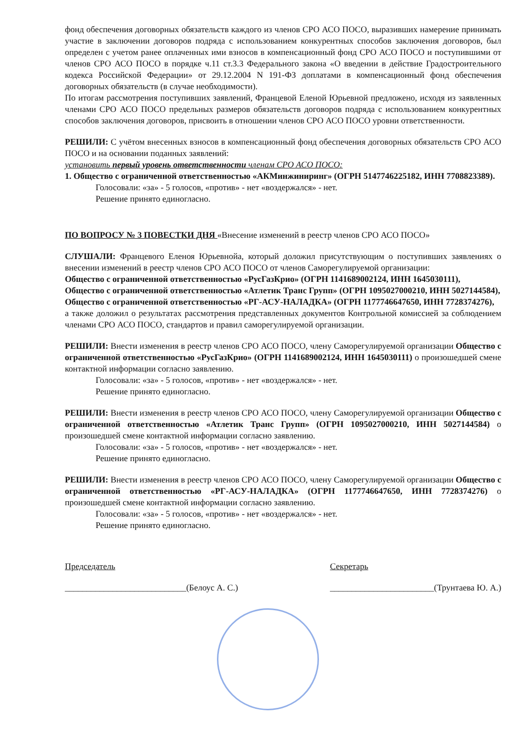фонд обеспечения договорных обязательств каждого из членов СРО АСО ПОСО, выразивших намерение принимать участие в заключении договоров подряда с использованием конкурентных способов заключения договоров, был определен с учетом ранее оплаченных ими взносов в компенсационный фонд СРО АСО ПОСО и поступившими от членов СРО АСО ПОСО в порядке ч.11 ст.3.3 Федерального закона «О введении в действие Градостроительного кодекса Российской Федерации» от 29.12.2004 N 191-ФЗ доплатами в компенсационный фонд обеспечения договорных обязательств (в случае необходимости).
По итогам рассмотрения поступивших заявлений, Францевой Еленой Юрьевной предложено, исходя из заявленных членами СРО АСО ПОСО предельных размеров обязательств договоров подряда с использованием конкурентных способов заключения договоров, присвоить в отношении членов СРО АСО ПОСО уровни ответственности.
РЕШИЛИ: С учётом внесенных взносов в компенсационный фонд обеспечения договорных обязательств СРО АСО ПОСО и на основании поданных заявлений:
установить первый уровень ответственности членам СРО АСО ПОСО:
1. Общество с ограниченной ответственностью «АКМинжиниринг» (ОГРН 5147746225182, ИНН 7708823389).
Голосовали: «за» - 5 голосов, «против» - нет «воздержался» - нет.
Решение принято единогласно.
ПО ВОПРОСУ № 3 ПОВЕСТКИ ДНЯ «Внесение изменений в реестр членов СРО АСО ПОСО»
СЛУШАЛИ: Францевого Еленоя Юрьевнойа, который доложил присутствующим о поступивших заявлениях о внесении изменений в реестр членов СРО АСО ПОСО от членов Саморегулируемой организации:
Общество с ограниченной ответственностью «РусГазКрио» (ОГРН 1141689002124, ИНН 1645030111),
Общество с ограниченной ответственностью «Атлетик Транс Групп» (ОГРН 1095027000210, ИНН 5027144584),
Общество с ограниченной ответственностью «РГ-АСУ-НАЛАДКА» (ОГРН 1177746647650, ИНН 7728374276),
а также доложил о результатах рассмотрения представленных документов Контрольной комиссией за соблюдением членами СРО АСО ПОСО, стандартов и правил саморегулируемой организации.
РЕШИЛИ: Внести изменения в реестр членов СРО АСО ПОСО, члену Саморегулируемой организации Общество с ограниченной ответственностью «РусГазКрио» (ОГРН 1141689002124, ИНН 1645030111) о произошедшей смене контактной информации согласно заявлению.
Голосовали: «за» - 5 голосов, «против» - нет «воздержался» - нет.
Решение принято единогласно.
РЕШИЛИ: Внести изменения в реестр членов СРО АСО ПОСО, члену Саморегулируемой организации Общество с ограниченной ответственностью «Атлетик Транс Групп» (ОГРН 1095027000210, ИНН 5027144584) о произошедшей смене контактной информации согласно заявлению.
Голосовали: «за» - 5 голосов, «против» - нет «воздержался» - нет.
Решение принято единогласно.
РЕШИЛИ: Внести изменения в реестр членов СРО АСО ПОСО, члену Саморегулируемой организации Общество с ограниченной ответственностью «РГ-АСУ-НАЛАДКА» (ОГРН 1177746647650, ИНН 7728374276) о произошедшей смене контактной информации согласно заявлению.
Голосовали: «за» - 5 голосов, «против» - нет «воздержался» - нет.
Решение принято единогласно.
Председатель
____________________________(Белоус А. С.)
Секретарь
________________________(Трунтаева Ю. А.)